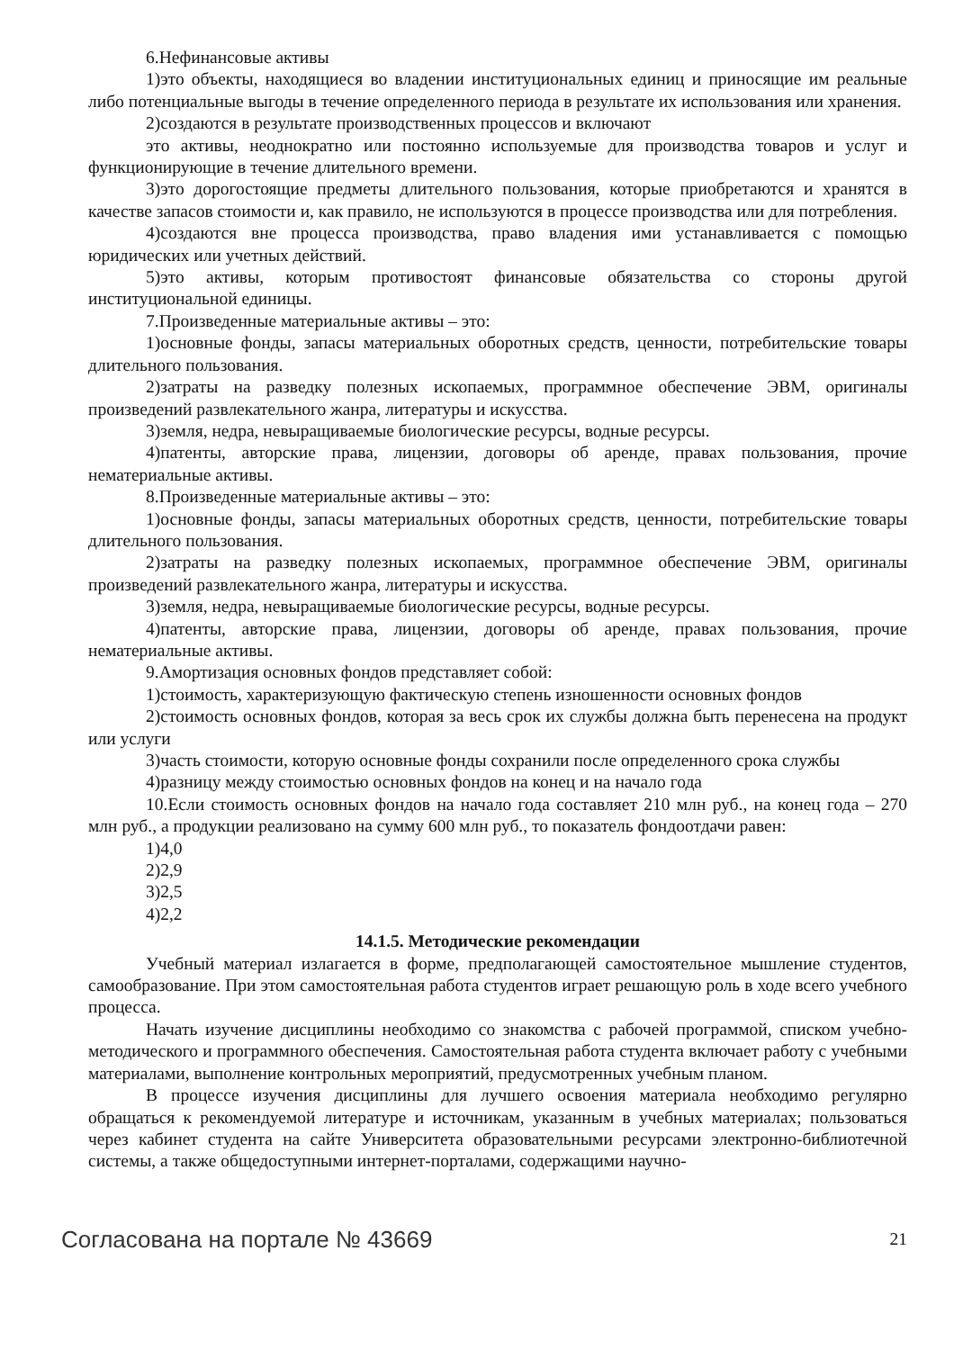6.Нефинансовые активы
1)это объекты, находящиеся во владении институциональных единиц и приносящие им реальные либо потенциальные выгоды в течение определенного периода в результате их использования или хранения.
2)создаются в результате производственных процессов и включают
это активы, неоднократно или постоянно используемые для производства товаров и услуг и функционирующие в течение длительного времени.
3)это дорогостоящие предметы длительного пользования, которые приобретаются и хранятся в качестве запасов стоимости и, как правило, не используются в процессе производства или для потребления.
4)создаются вне процесса производства, право владения ими устанавливается с помощью юридических или учетных действий.
5)это активы, которым противостоят финансовые обязательства со стороны другой институциональной единицы.
7.Произведенные материальные активы – это:
1)основные фонды, запасы материальных оборотных средств, ценности, потребительские товары длительного пользования.
2)затраты на разведку полезных ископаемых, программное обеспечение ЭВМ, оригиналы произведений развлекательного жанра, литературы и искусства.
3)земля, недра, невыращиваемые биологические ресурсы, водные ресурсы.
4)патенты, авторские права, лицензии, договоры об аренде, правах пользования, прочие нематериальные активы.
8.Произведенные материальные активы – это:
1)основные фонды, запасы материальных оборотных средств, ценности, потребительские товары длительного пользования.
2)затраты на разведку полезных ископаемых, программное обеспечение ЭВМ, оригиналы произведений развлекательного жанра, литературы и искусства.
3)земля, недра, невыращиваемые биологические ресурсы, водные ресурсы.
4)патенты, авторские права, лицензии, договоры об аренде, правах пользования, прочие нематериальные активы.
9.Амортизация основных фондов представляет собой:
1)стоимость, характеризующую фактическую степень изношенности основных фондов
2)стоимость основных фондов, которая за весь срок их службы должна быть перенесена на продукт или услуги
3)часть стоимости, которую основные фонды сохранили после определенного срока службы
4)разницу между стоимостью основных фондов на конец и на начало года
10.Если стоимость основных фондов на начало года составляет 210 млн руб., на конец года – 270 млн руб., а продукции реализовано на сумму 600 млн руб., то показатель фондоотдачи равен:
1)4,0
2)2,9
3)2,5
4)2,2
14.1.5. Методические рекомендации
Учебный материал излагается в форме, предполагающей самостоятельное мышление студентов, самообразование. При этом самостоятельная работа студентов играет решающую роль в ходе всего учебного процесса.
Начать изучение дисциплины необходимо со знакомства с рабочей программой, списком учебно-методического и программного обеспечения. Самостоятельная работа студента включает работу с учебными материалами, выполнение контрольных мероприятий, предусмотренных учебным планом.
В процессе изучения дисциплины для лучшего освоения материала необходимо регулярно обращаться к рекомендуемой литературе и источникам, указанным в учебных материалах; пользоваться через кабинет студента на сайте Университета образовательными ресурсами электронно-библиотечной системы, а также общедоступными интернет-порталами, содержащими научно-
Согласована на портале № 43669 21